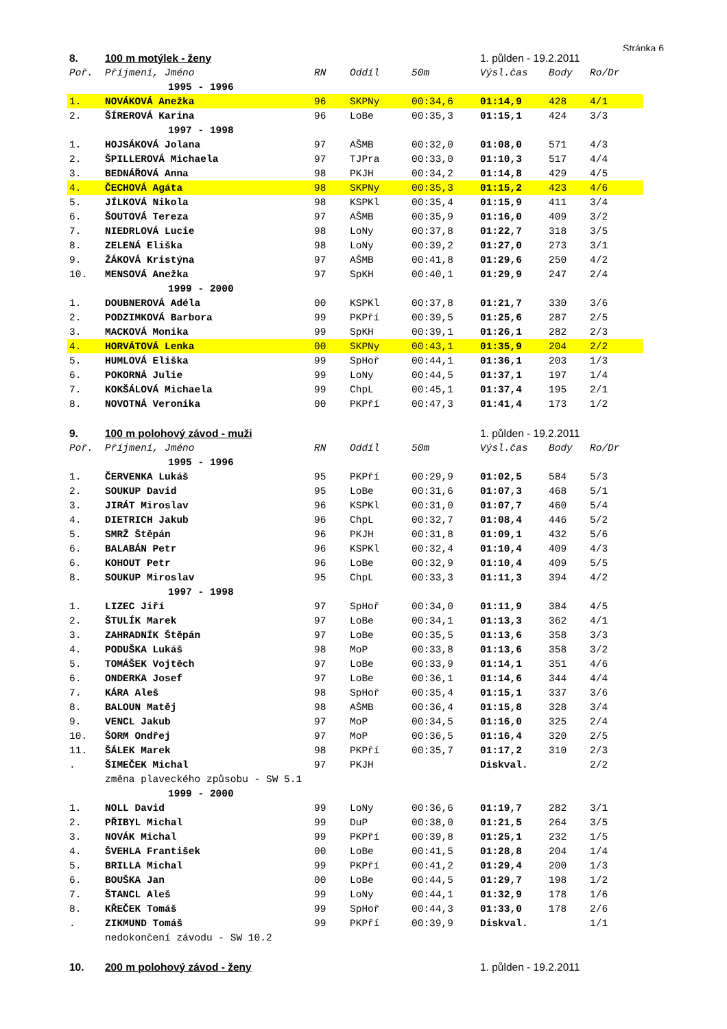Stránka 6
| 8. | 100 m motýlek - ženy | | | | 1. půlden - 19.2.2011 | | |
| Poř. | Příjmení, Jméno | RN | Oddíl | 50m | Výsl.čas | Body | Ro/Dr |
| | 1995 - 1996 | | | | | | |
| 1. | NOVÁKOVÁ Anežka | 96 | SKPNy | 00:34,6 | 01:14,9 | 428 | 4/1 |
| 2. | ŠÍREROVÁ Karina | 96 | LoBe | 00:35,3 | 01:15,1 | 424 | 3/3 |
| | 1997 - 1998 | | | | | | |
| 1. | HOJSÁKOVÁ Jolana | 97 | AŠMB | 00:32,0 | 01:08,0 | 571 | 4/3 |
| 2. | ŠPILLEROVÁ Michaela | 97 | TJPra | 00:33,0 | 01:10,3 | 517 | 4/4 |
| 3. | BEDNÁŘOVÁ Anna | 98 | PKJH | 00:34,2 | 01:14,8 | 429 | 4/5 |
| 4. | ČECHOVÁ Agáta | 98 | SKPNy | 00:35,3 | 01:15,2 | 423 | 4/6 |
| 5. | JÍLKOVÁ Nikola | 98 | KSPKl | 00:35,4 | 01:15,9 | 411 | 3/4 |
| 6. | ŠOUTOVÁ Tereza | 97 | AŠMB | 00:35,9 | 01:16,0 | 409 | 3/2 |
| 7. | NIEDRLOVÁ Lucie | 98 | LoNy | 00:37,8 | 01:22,7 | 318 | 3/5 |
| 8. | ZELENÁ Eliška | 98 | LoNy | 00:39,2 | 01:27,0 | 273 | 3/1 |
| 9. | ŽÁKOVÁ Kristýna | 97 | AŠMB | 00:41,8 | 01:29,6 | 250 | 4/2 |
| 10. | MENSOVÁ Anežka | 97 | SpKH | 00:40,1 | 01:29,9 | 247 | 2/4 |
| | 1999 - 2000 | | | | | | |
| 1. | DOUBNEROVÁ Adéla | 00 | KSPKl | 00:37,8 | 01:21,7 | 330 | 3/6 |
| 2. | PODZIMKOVÁ Barbora | 99 | PKPří | 00:39,5 | 01:25,6 | 287 | 2/5 |
| 3. | MACKOVÁ Monika | 99 | SpKH | 00:39,1 | 01:26,1 | 282 | 2/3 |
| 4. | HORVÁTOVÁ Lenka | 00 | SKPNy | 00:43,1 | 01:35,9 | 204 | 2/2 |
| 5. | HUMLOVÁ Eliška | 99 | SpHoř | 00:44,1 | 01:36,1 | 203 | 1/3 |
| 6. | POKORNÁ Julie | 99 | LoNy | 00:44,5 | 01:37,1 | 197 | 1/4 |
| 7. | KOKŠÁLOVÁ Michaela | 99 | ChpL | 00:45,1 | 01:37,4 | 195 | 2/1 |
| 8. | NOVOTNÁ Veronika | 00 | PKPří | 00:47,3 | 01:41,4 | 173 | 1/2 |
| 9. | 100 m polohový závod - muži | | | | 1. půlden - 19.2.2011 | | |
| Poř. | Příjmení, Jméno | RN | Oddíl | 50m | Výsl.čas | Body | Ro/Dr |
| | 1995 - 1996 | | | | | | |
| 1. | ČERVENKA Lukáš | 95 | PKPří | 00:29,9 | 01:02,5 | 584 | 5/3 |
| 2. | SOUKUP David | 95 | LoBe | 00:31,6 | 01:07,3 | 468 | 5/1 |
| 3. | JIRÁT Miroslav | 96 | KSPKl | 00:31,0 | 01:07,7 | 460 | 5/4 |
| 4. | DIETRICH Jakub | 96 | ChpL | 00:32,7 | 01:08,4 | 446 | 5/2 |
| 5. | SMRŽ Štěpán | 96 | PKJH | 00:31,8 | 01:09,1 | 432 | 5/6 |
| 6. | BALABÁN Petr | 96 | KSPKl | 00:32,4 | 01:10,4 | 409 | 4/3 |
| 6. | KOHOUT Petr | 96 | LoBe | 00:32,9 | 01:10,4 | 409 | 5/5 |
| 8. | SOUKUP Miroslav | 95 | ChpL | 00:33,3 | 01:11,3 | 394 | 4/2 |
| | 1997 - 1998 | | | | | | |
| 1. | LIZEC Jiří | 97 | SpHoř | 00:34,0 | 01:11,9 | 384 | 4/5 |
| 2. | ŠTULÍK Marek | 97 | LoBe | 00:34,1 | 01:13,3 | 362 | 4/1 |
| 3. | ZAHRADNÍK Štěpán | 97 | LoBe | 00:35,5 | 01:13,6 | 358 | 3/3 |
| 4. | PODUŠKA Lukáš | 98 | MoP | 00:33,8 | 01:13,6 | 358 | 3/2 |
| 5. | TOMÁŠEK Vojtěch | 97 | LoBe | 00:33,9 | 01:14,1 | 351 | 4/6 |
| 6. | ONDERKA Josef | 97 | LoBe | 00:36,1 | 01:14,6 | 344 | 4/4 |
| 7. | KÁRA Aleš | 98 | SpHoř | 00:35,4 | 01:15,1 | 337 | 3/6 |
| 8. | BALOUN Matěj | 98 | AŠMB | 00:36,4 | 01:15,8 | 328 | 3/4 |
| 9. | VENCL Jakub | 97 | MoP | 00:34,5 | 01:16,0 | 325 | 2/4 |
| 10. | ŠORM Ondřej | 97 | MoP | 00:36,5 | 01:16,4 | 320 | 2/5 |
| 11. | ŠÁLEK Marek | 98 | PKPří | 00:35,7 | 01:17,2 | 310 | 2/3 |
| . | ŠIMEČEK Michal | 97 | PKJH | | Diskval. | | 2/2 |
| | změna plaveckého způsobu - SW 5.1 | | | | | | |
| | 1999 - 2000 | | | | | | |
| 1. | NOLL David | 99 | LoNy | 00:36,6 | 01:19,7 | 282 | 3/1 |
| 2. | PŘIBYL Michal | 99 | DuP | 00:38,0 | 01:21,5 | 264 | 3/5 |
| 3. | NOVÁK Michal | 99 | PKPří | 00:39,8 | 01:25,1 | 232 | 1/5 |
| 4. | ŠVEHLA František | 00 | LoBe | 00:41,5 | 01:28,8 | 204 | 1/4 |
| 5. | BRILLA Michal | 99 | PKPří | 00:41,2 | 01:29,4 | 200 | 1/3 |
| 6. | BOUŠKA Jan | 00 | LoBe | 00:44,5 | 01:29,7 | 198 | 1/2 |
| 7. | ŠTANCL Aleš | 99 | LoNy | 00:44,1 | 01:32,9 | 178 | 1/6 |
| 8. | KŘEČEK Tomáš | 99 | SpHoř | 00:44,3 | 01:33,0 | 178 | 2/6 |
| . | ZIKMUND Tomáš | 99 | PKPří | 00:39,9 | Diskval. | | 1/1 |
| | nedokončení závodu - SW 10.2 | | | | | | |
| 10. | 200 m polohový závod - ženy | | | | 1. půlden - 19.2.2011 | | |